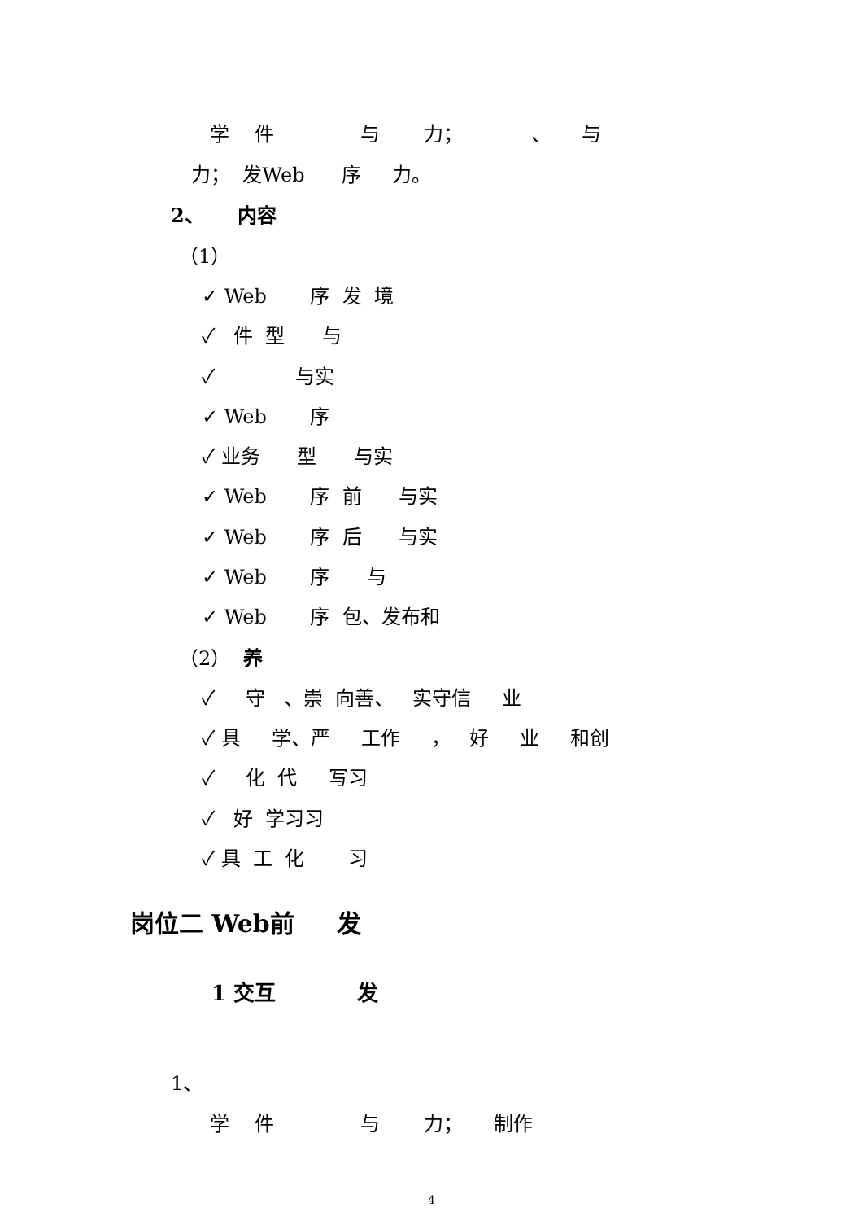学 件 与 力； 、 与
力； 发Web 序 力。
2、 内容
（1）
✓ Web 序 发 境
✓ 件 型 与
✓ 与实
✓ Web 序
✓ 业务 型 与实
✓ Web 序 前 与实
✓ Web 序 后 与实
✓ Web 序 与
✓ Web 序 包、发布和
（2） 养
✓ 守 、崇 向善、 实守信 业
✓ 具 学、严 工作 ， 好 业 和创
✓ 化 代 写习
✓ 好 学习习
✓ 具 工 化 习
岗位二 Web前 发
1 交互 发
1、
学 件 与 力； 制作
4